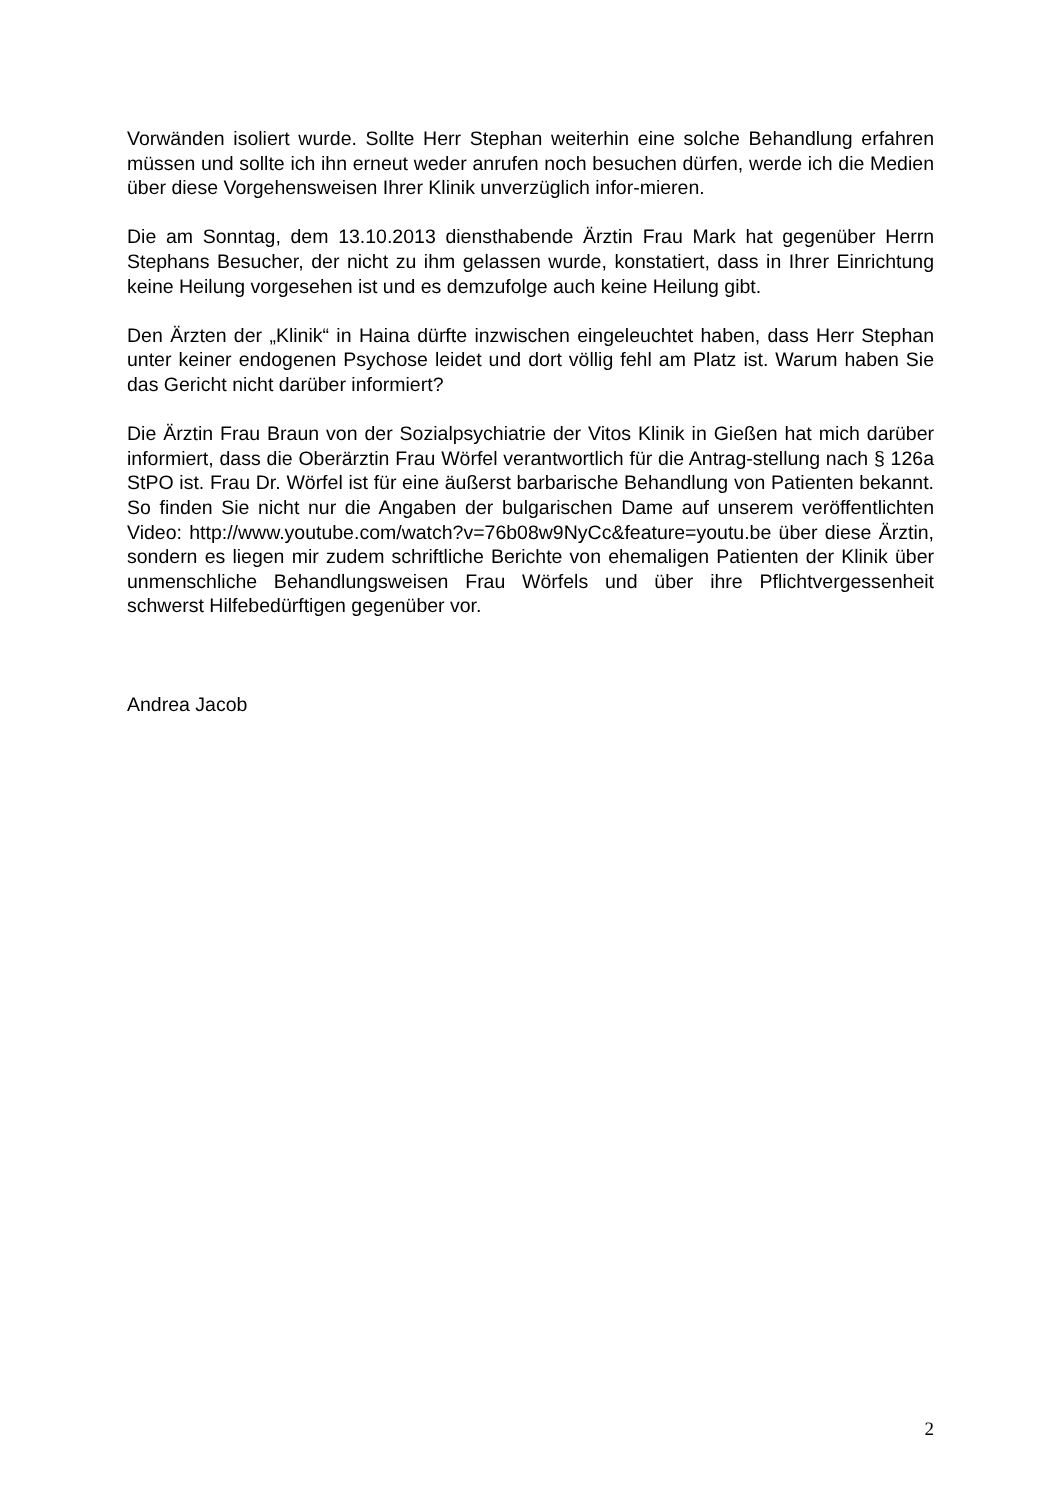Vorwänden isoliert wurde. Sollte Herr Stephan weiterhin eine solche Behandlung erfahren müssen und sollte ich ihn erneut weder anrufen noch besuchen dürfen, werde ich die Medien über diese Vorgehensweisen Ihrer Klinik unverzüglich infor-mieren.
Die am Sonntag, dem 13.10.2013 diensthabende Ärztin Frau Mark hat gegenüber Herrn Stephans Besucher, der nicht zu ihm gelassen wurde, konstatiert, dass in Ihrer Einrichtung keine Heilung vorgesehen ist und es demzufolge auch keine Heilung gibt.
Den Ärzten der „Klinik“ in Haina dürfte inzwischen eingeleuchtet haben, dass Herr Stephan unter keiner endogenen Psychose leidet und dort völlig fehl am Platz ist. Warum haben Sie das Gericht nicht darüber informiert?
Die Ärztin Frau Braun von der Sozialpsychiatrie der Vitos Klinik in Gießen hat mich darüber informiert, dass die Oberärztin Frau Wörfel verantwortlich für die Antrag-stellung nach § 126a StPO ist. Frau Dr. Wörfel ist für eine äußerst barbarische Behandlung von Patienten bekannt. So finden Sie nicht nur die Angaben der bulgarischen Dame auf unserem veröffentlichten Video: http://www.youtube.com/watch?v=76b08w9NyCc&feature=youtu.be über diese Ärztin, sondern es liegen mir zudem schriftliche Berichte von ehemaligen Patienten der Klinik über unmenschliche Behandlungsweisen Frau Wörfels und über ihre Pflichtvergessenheit schwerst Hilfebedürftigen gegenüber vor.
Andrea Jacob
2